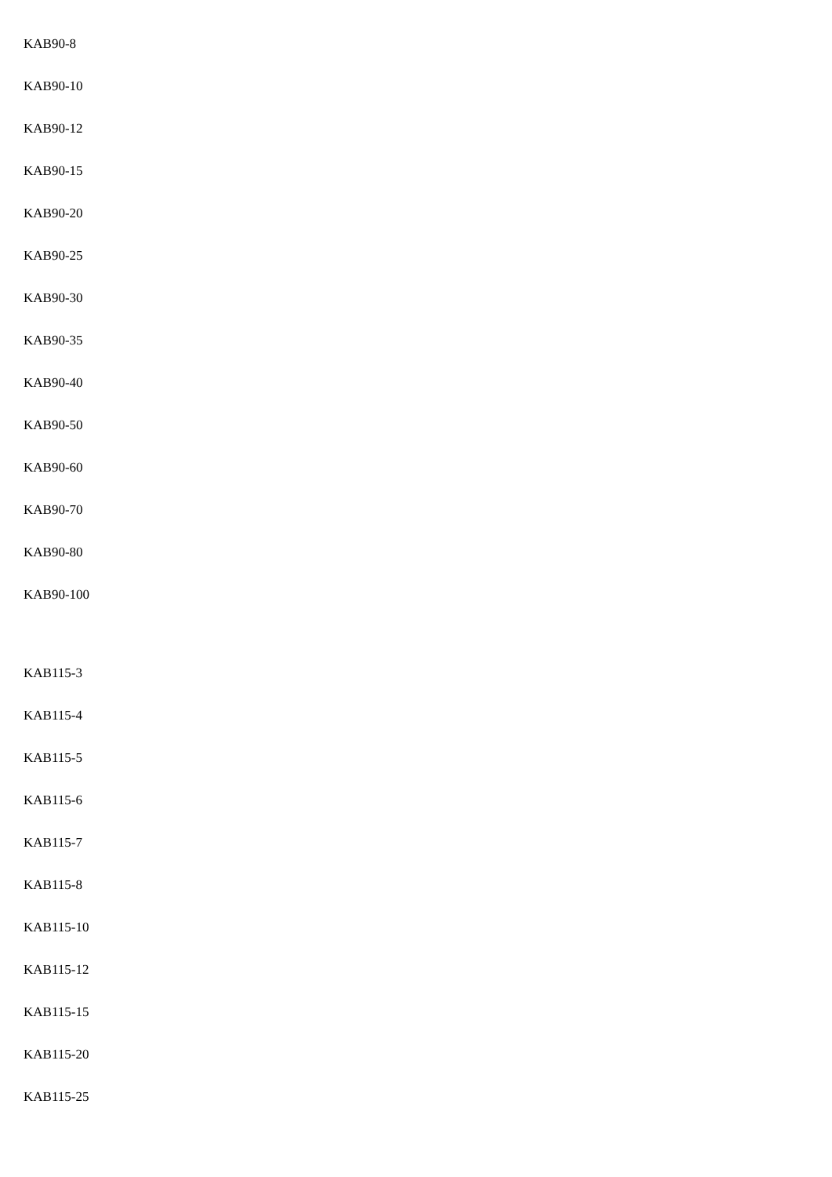KAB90-8
KAB90-10
KAB90-12
KAB90-15
KAB90-20
KAB90-25
KAB90-30
KAB90-35
KAB90-40
KAB90-50
KAB90-60
KAB90-70
KAB90-80
KAB90-100
KAB115-3
KAB115-4
KAB115-5
KAB115-6
KAB115-7
KAB115-8
KAB115-10
KAB115-12
KAB115-15
KAB115-20
KAB115-25